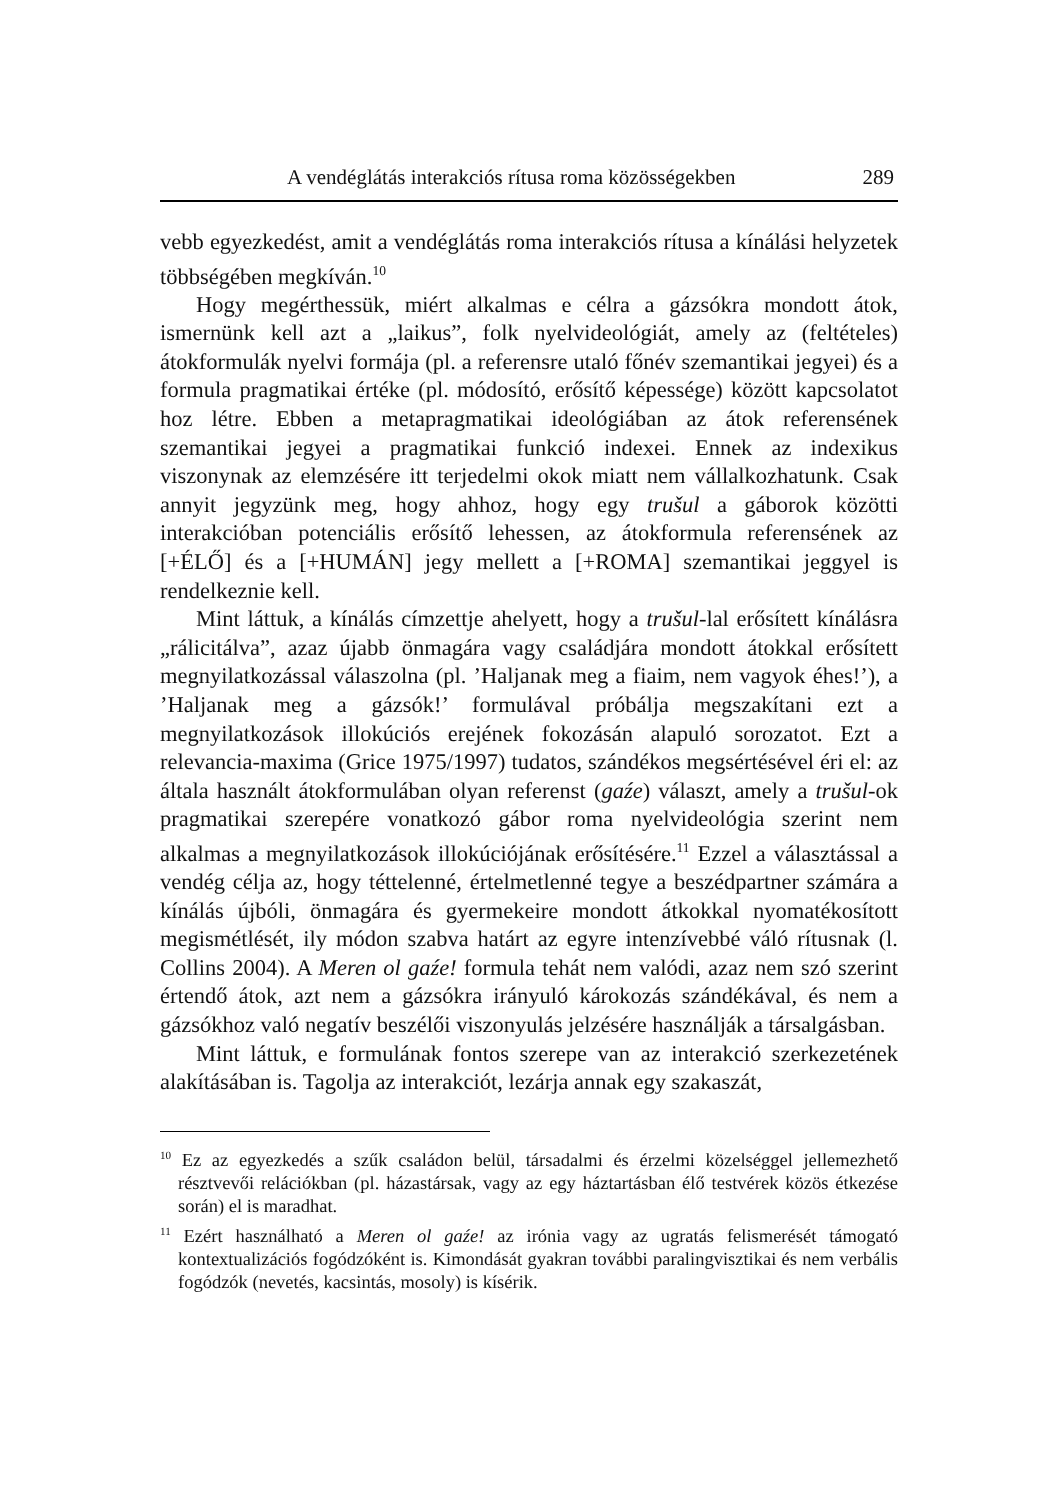A vendéglátás interakciós rítusa roma közösségekben 289
vebb egyezkedést, amit a vendéglátás roma interakciós rítusa a kínálási helyzetek többségében megkíván.<sup>10</sup>
Hogy megérthessük, miért alkalmas e célra a gázsókra mondott átok, ismernünk kell azt a „laikus”, folk nyelvideológiát, amely az (feltételes) átokformulák nyelvi formája (pl. a referensre utaló főnév szemantikai jegyei) és a formula pragmatikai értéke (pl. módosító, erősítő képessége) között kapcsolatot hoz létre. Ebben a metapragmatikai ideológiában az átok referensének szemantikai jegyei a pragmatikai funkció indexei. Ennek az indexikus viszonynak az elemzésére itt terjedelmi okok miatt nem vállalkozhatunk. Csak annyit jegyzünk meg, hogy ahhoz, hogy egy trušul a gáborok közötti interakcióban potenciális erősítő lehessen, az átokformula referensének az [+ÉLŐ] és a [+HUMÁN] jegy mellett a [+ROMA] szemantikai jeggyel is rendelkeznie kell.
Mint láttuk, a kínálás címzettje ahelyett, hogy a trušul-lal erősített kínálásra „rálicitálva”, azaz újabb önmagára vagy családjára mondott átokkal erősített megnyilatkozással válaszolna (pl. ’Haljanak meg a fiaim, nem vagyok éhes!’), a ’Haljanak meg a gázsók!’ formulával próbálja megszakítani ezt a megnyilatkozások illokúciós erejének fokozásán alapuló sorozatot. Ezt a relevancia-maxima (Grice 1975/1997) tudatos, szándékos megsértésével éri el: az általa használt átokformulában olyan referenst (gaźe) választ, amely a trušul-ok pragmatikai szerepére vonatkozó gábor roma nyelvideológia szerint nem alkalmas a megnyilatkozások illokúciójának erősítésére.<sup>11</sup> Ezzel a választással a vendég célja az, hogy téttelenné, értelmetlenné tegye a beszédpartner számára a kínálás újbóli, önmagára és gyermekeire mondott átkokkal nyomatékosított megismétlését, ily módon szabva határt az egyre intenzívebbé váló rítusnak (l. Collins 2004). A Meren ol gaźe! formula tehát nem valódi, azaz nem szó szerint értendő átok, azt nem a gázsókra irányuló károkozás szándékával, és nem a gázsókhoz való negatív beszélői viszonyulás jelzésére használják a társalgásban.
Mint láttuk, e formulának fontos szerepe van az interakció szerkezetének alakításában is. Tagolja az interakciót, lezárja annak egy szakaszát,
<sup>10</sup> Ez az egyezkedés a szűk családon belül, társadalmi és érzelmi közelséggel jellemezhető résztvevői relációkban (pl. házastársak, vagy az egy háztartásban élő testvérek közös étkezése során) el is maradhat.
<sup>11</sup> Ezért használható a Meren ol gaźe! az irónia vagy az ugratás felismerését támogató kontextualizációs fogódzóként is. Kimondását gyakran további paralingvisztikai és nem verbális fogódzók (nevetés, kacsintás, mosoly) is kísérik.